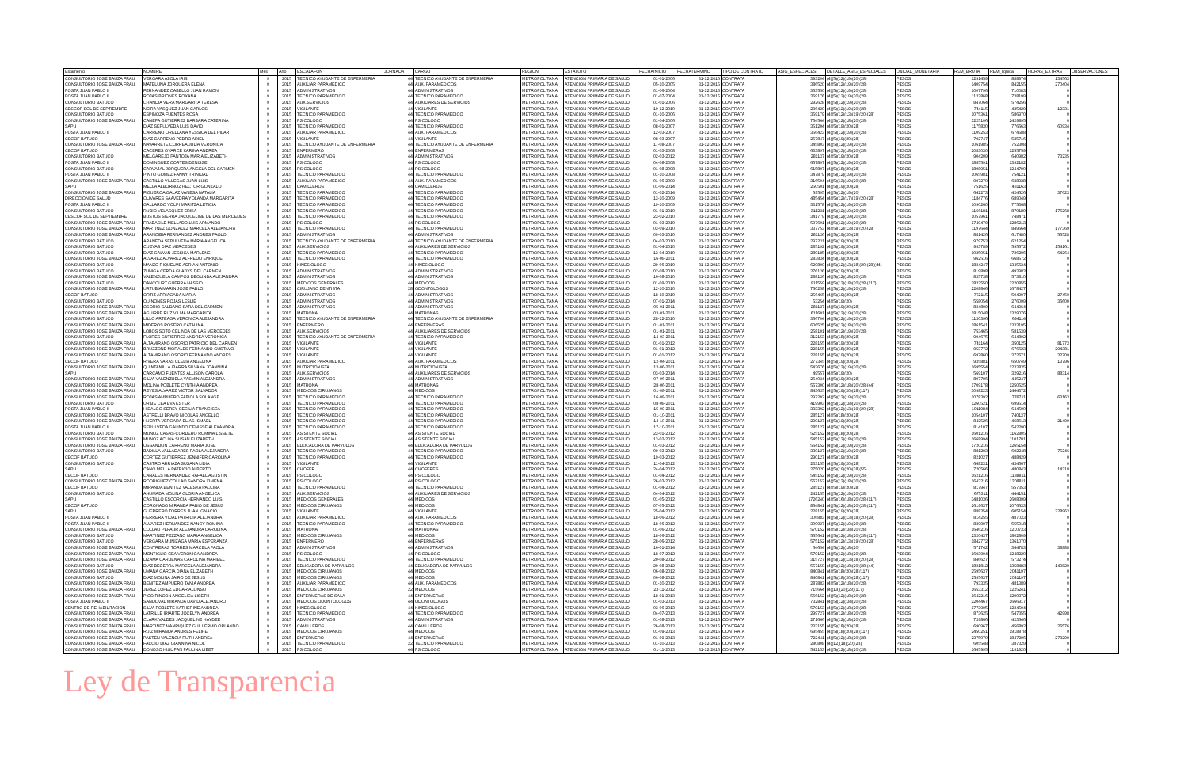| Estamento | NOMBRE | Mes | Año | ESCALAFON | JORNADA | CARGO | REGION | ESTATUTO | FECHAINICIO | FECHATERMINO | TIPO DE CONTRATO | ASIG_ESPECIALES | DETALLE_ASIG_ESPECIALES | UNIDAD_MONETARIA | REM_BRUTA | REM_liquida | HORAS_EXTRAS | OBSERVACIONES |
| --- | --- | --- | --- | --- | --- | --- | --- | --- | --- | --- | --- | --- | --- | --- | --- | --- | --- | --- |
| CONSULTORIO JOSE BAUZA FRAU | VERGARA AZOLA IRIS | 9 | 2015 | TECNICO AYUDANTE DE ENFERMERIA | 44 | TECNICO AYUDANTE DE ENFERMERIA | METROPOLITANA | ATENCION PRIMARIA DE SALUD | 01-01-2006 | 31-12-2015 | CONTRATA | 393204 | (4)(5)(12)(19)(20)(28) | PESOS | 1291459 | 888974 | 134563 | |
| CONSULTORIO JOSE BAUZA FRAU | MATELUNA JORQUERA ELENA | 9 | 2015 | AUXILIAR PARAMEDICO | 44 | AUX. PARAMEDICOS | METROPOLITANA | ATENCION PRIMARIA DE SALUD | 05-10-2005 | 31-12-2015 | CONTRATA | 386520 | (4)(5)(12)(19)(20)(28) | PESOS | 1409754 | 842155 | 270404 | |
| POSTA JUAN PABLO II | FERNANDEZ CABELLO JUAN RAMON | 9 | 2015 | ADMINISTRATIVOS | 44 | ADMINISTRATIVOS | METROPOLITANA | ATENCION PRIMARIA DE SALUD | 01-06-2004 | 31-12-2015 | CONTRATA | 363550 | (4)(5)(12)(19)(20)(28) | PESOS | 1007796 | 710083 | 0 | |
| POSTA JUAN PABLO II | ROJAS BRIONES ROXANA | 9 | 2015 | TECNICO PARAMEDICO | 44 | TECNICO PARAMEDICO | METROPOLITANA | ATENCION PRIMARIA DE SALUD | 01-07-2004 | 31-12-2015 | CONTRATA | 369176 | (4)(5)(12)(19)(20)(28) | PESOS | 1132868 | 738199 | 0 | |
| CONSULTORIO BATUCO | CHANDIA VERA MARGARITA TERESA | 9 | 2015 | AUX.SERVICIOS | 44 | AUXILIARES DE SERVICIOS | METROPOLITANA | ATENCION PRIMARIA DE SALUD | 01-01-2006 | 31-12-2015 | CONTRATA | 292628 | (4)(5)(12)(19)(20)(28) | PESOS | 847064 | 574256 | 0 | |
| CESCOF SOL DE SEPTIEMBRE | NEIRA VASQUEZ JUAN CARLOS | 9 | 2015 | VIGILANTE | 44 | VIGILANTE | METROPOLITANA | ATENCION PRIMARIA DE SALUD | 10-12-2010 | 31-12-2015 | CONTRATA | 236420 | (4)(5)(12)(19)(20)(28) | PESOS | 744115 | 435429 | 12331 | |
| CONSULTORIO BATUCO | ESPINOZA FUENTES ROSA | 9 | 2015 | TECNICO PARAMEDICO | 44 | TECNICO PARAMEDICO | METROPOLITANA | ATENCION PRIMARIA DE SALUD | 01-10-2006 | 31-12-2015 | CONTRATA | 359179 | (4)(5)(12)(13)(19)(20)(28) | PESOS | 1075361 | 586970 | 0 | |
| CONSULTORIO JOSE BAUZA FRAU | CANEPA GUTIERREZ BARBARA CATERINA | 9 | 2015 | PSICOLOGO | 44 | PSICOLOGO | METROPOLITANA | ATENCION PRIMARIA DE SALUD | 01-04-2006 | 31-12-2015 | CONTRATA | 754564 | (4)(5)(12)(18)(20)(28) | PESOS | 3225106 | 2429895 | 0 | |
| SAPU | DIAZ SEPULVEDA LUIS DAVID | 9 | 2015 | TECNICO PARAMEDICO | 44 | TECNICO PARAMEDICO | METROPOLITANA | ATENCION PRIMARIA DE SALUD | 08-01-2007 | 31-12-2015 | CONTRATA | 351204 | (4)(5)(19)(20)(28) | PESOS | 1175830 | 776663 | 60934 | |
| POSTA JUAN PABLO II | CARRENO ORELLANA YESSICA DEL PILAR | 9 | 2015 | AUXILIAR PARAMEDICO | 44 | AUX. PARAMEDICOS | METROPOLITANA | ATENCION PRIMARIA DE SALUD | 12-03-2007 | 31-12-2015 | CONTRATA | 356423 | (4)(5)(12)(19)(20)(28) | PESOS | 1109253 | 674588 | 0 | |
| CECOF BATUCO | DIAZ CARRENO PEDRO ARIEL | 9 | 2015 | VIGILANTE | 44 | VIGILANTE | METROPOLITANA | ATENCION PRIMARIA DE SALUD | 08-03-2007 | 31-12-2015 | CONTRATA | 267847 | (4)(5)(19)(20)(28) | PESOS | 792747 | 535716 | 0 | |
| CONSULTORIO JOSE BAUZA FRAU | NAVARRETE CORREA JULIA VERONICA | 9 | 2015 | TECNICO AYUDANTE DE ENFERMERIA | 44 | TECNICO AYUDANTE DE ENFERMERIA | METROPOLITANA | ATENCION PRIMARIA DE SALUD | 17-08-2007 | 31-12-2015 | CONTRATA | 345803 | (4)(5)(12)(19)(20)(28) | PESOS | 1061985 | 752308 | 0 | |
| CECOF BATUCO | CACERES OYARCE KARINA ANDREA | 9 | 2015 | ENFERMERO | 44 | ENFERMERAS | METROPOLITANA | ATENCION PRIMARIA DE SALUD | 01-03-2008 | 31-12-2015 | CONTRATA | 633897 | (4)(5)(13)(18)(20)(28) | PESOS | 2083030 | 1255759 | 0 | |
| CONSULTORIO BATUCO | MELGAREJO PANTOJA MARIA ELIZABETH | 9 | 2015 | ADMINISTRATIVOS | 44 | ADMINISTRATIVOS | METROPOLITANA | ATENCION PRIMARIA DE SALUD | 02-03-2012 | 31-12-2015 | CONTRATA | 281137 | (4)(5)(19)(20)(28) | PESOS | 904209 | 640982 | 73235 | |
| POSTA JUAN PABLO II | DOMINGUEZ CORTES DENISSE | 9 | 2015 | PSICOLOGO | 44 | PSICOLOGO | METROPOLITANA | ATENCION PRIMARIA DE SALUD | 04-08-2008 | 31-12-2015 | CONTRATA | 657897 | (4)(5)(12)(19)(20)(28) | PESOS | 1885591 | 1392182 | 0 | |
| CONSULTORIO BATUCO | CARVAJAL JORQUERA ANGELA DEL CARMEN | 9 | 2015 | PSICOLOGO | 44 | PSICOLOGO | METROPOLITANA | ATENCION PRIMARIA DE SALUD | 01-08-2008 | 31-12-2015 | CONTRATA | 615897 | (4)(5)(18)(20)(28) | PESOS | 1898951 | 1244700 | 0 | |
| POSTA JUAN PABLO II | PINTO GOMEZ FANNY TRINIDAD | 9 | 2015 | TECNICO PARAMEDICO | 44 | TECNICO PARAMEDICO | METROPOLITANA | ATENCION PRIMARIA DE SALUD | 01-10-2008 | 31-12-2015 | CONTRATA | 347879 | (4)(5)(12)(19)(20)(28) | PESOS | 1065981 | 754121 | 0 | |
| CONSULTORIO JOSE BAUZA FRAU | CASTILLO VILLEGAS JUAN LUIS | 9 | 2015 | AUXILIAR PARAMEDICO | 44 | AUX. PARAMEDICOS | METROPOLITANA | ATENCION PRIMARIA DE SALUD | 01-06-2009 | 31-12-2015 | CONTRATA | 316504 | (4)(5)(13)(19)(20)(28) | PESOS | 997270 | 638938 | 0 | |
| SAPU | MELLA ALBORNOZ HECTOR GONZALO | 9 | 2015 | CAMILLEROS | 44 | CAMILLEROS | METROPOLITANA | ATENCION PRIMARIA DE SALUD | 01-06-2014 | 31-12-2015 | CONTRATA | 250501 | (4)(5)(19)(20)(28) | PESOS | 751625 | 431163 | 0 | |
| CONSULTORIO JOSE BAUZA FRAU | FIGUEROA GALAZ VANESA NATALIA | 9 | 2015 | TECNICO PARAMEDICO | 44 | TECNICO PARAMEDICO | METROPOLITANA | ATENCION PRIMARIA DE SALUD | 01-02-2014 | 31-12-2015 | CONTRATA | 69595 | (4)(5)(12)(19)(20) | PESOS | 642273 | 424526 | 37623 | |
| DIRECCION DE SALUD | OLIVARES SAAVEDRA YOLANDA MARGARITA | 9 | 2015 | TECNICO PARAMEDICO | 44 | TECNICO PARAMEDICO | METROPOLITANA | ATENCION PRIMARIA DE SALUD | 13-10-2009 | 31-12-2015 | CONTRATA | 485454 | (4)(5)(12)(17)(19)(20)(28) | PESOS | 1184776 | 689049 | 0 | |
| POSTA JUAN PABLO II | GALLARDO VOLPI MARITZA LETICIA | 9 | 2015 | TECNICO PARAMEDICO | 44 | TECNICO PARAMEDICO | METROPOLITANA | ATENCION PRIMARIA DE SALUD | 19-10-2009 | 31-12-2015 | CONTRATA | 331578 | (4)(5)(12)(19)(20)(28) | PESOS | 1090260 | 775368 | 0 | |
| CONSULTORIO BATUCO | RUBIO VELASQUEZ ERIKA | 9 | 2015 | TECNICO PARAMEDICO | 44 | TECNICO PARAMEDICO | METROPOLITANA | ATENCION PRIMARIA DE SALUD | 01-01-2010 | 31-12-2015 | CONTRATA | 311231 | (4)(5)(12)(19)(20)(28) | PESOS | 1166181 | 870180 | 176268 | |
| CESCOF SOL DE SEPTIEMBRE | BUSTOS SIERRA JACQUELINE DE LAS MERCEDES | 9 | 2015 | TECNICO PARAMEDICO | 44 | TECNICO PARAMEDICO | METROPOLITANA | ATENCION PRIMARIA DE SALUD | 23-02-2010 | 31-12-2015 | CONTRATA | 341779 | (4)(5)(12)(19)(20)(28) | PESOS | 1057961 | 748471 | 0 | |
| CONSULTORIO JOSE BAUZA FRAU | FRABASILE MELLADO LUIS ARMANDO | 9 | 2015 | PSICOLOGO | 44 | PSICOLOGO | METROPOLITANA | ATENCION PRIMARIA DE SALUD | 01-03-2010 | 31-12-2015 | CONTRATA | 597601 | (4)(5)(12)(19)(20)(28) | PESOS | 1749479 | 1286213 | 0 | |
| CONSULTORIO JOSE BAUZA FRAU | MARTINEZ GONZALEZ MARCELA ALEJANDRA | 9 | 2015 | TECNICO PARAMEDICO | 44 | TECNICO PARAMEDICO | METROPOLITANA | ATENCION PRIMARIA DE SALUD | 03-09-2010 | 31-12-2015 | CONTRATA | 337753 | (4)(5)(12)(13)(19)(20)(28) | PESOS | 1197644 | 849664 | 177369 | |
| CONSULTORIO JOSE BAUZA FRAU | ARANCIBIA FERNANDEZ ANDRES PAOLO | 9 | 2015 | ADMINISTRATIVOS | 44 | ADMINISTRATIVOS | METROPOLITANA | ATENCION PRIMARIA DE SALUD | 09-03-2010 | 31-12-2015 | CONTRATA | 281136 | (4)(5)(19)(20)(28) | PESOS | 881426 | 617480 | 56528 | |
| CONSULTORIO BATUCO | ARANEDA SEPULVEDA MARIA ANGELICA | 9 | 2015 | TECNICO AYUDANTE DE ENFERMERIA | 44 | TECNICO AYUDANTE DE ENFERMERIA | METROPOLITANA | ATENCION PRIMARIA DE SALUD | 04-03-2010 | 31-12-2015 | CONTRATA | 297231 | (4)(5)(19)(20)(28) | PESOS | 979753 | 621254 | 0 | |
| CONSULTORIO BATUCO | CUEVAS DIAZ MERCEDES | 9 | 2015 | AUX.SERVICIOS | 44 | AUXILIARES DE SERVICIOS | METROPOLITANA | ATENCION PRIMARIA DE SALUD | 01-04-2010 | 31-12-2015 | CONTRATA | 285192 | (4)(5)(19)(20)(28) | PESOS | 993789 | 595572 | 154161 | |
| CONSULTORIO BATUCO | DIAZ GALVAN JESSICA MARLENE | 9 | 2015 | TECNICO PARAMEDICO | 44 | TECNICO PARAMEDICO | METROPOLITANA | ATENCION PRIMARIA DE SALUD | 13-04-2010 | 31-12-2015 | CONTRATA | 280185 | (4)(5)(19)(20)(28) | PESOS | 1025051 | 726206 | 64264 | |
| CONSULTORIO JOSE BAUZA FRAU | ALVAREZ ALVAREZ ALFREDO ENRIQUE | 9 | 2015 | TECNICO PARAMEDICO | 44 | TECNICO PARAMEDICO | METROPOLITANA | ATENCION PRIMARIA DE SALUD | 16-08-2011 | 31-12-2015 | CONTRATA | 283834 | (4)(5)(19)(20)(28) | PESOS | 962516 | 668572 | 0 | |
| CONSULTORIO BATUCO | MANZO RIQUELME ADRIAN ANTONIO | 9 | 2015 | KINESIOLOGO | 44 | KINESIOLOGO | METROPOLITANA | ATENCION PRIMARIA DE SALUD | 29-06-2010 | 31-12-2015 | CONTRATA | 620800 | (4)(5)(12)(13)(18)(20)(28)(44) | PESOS | 1824247 | 1345634 | 0 | |
| CONSULTORIO BATUCO | ZUNIGA CERDA GLADYS DEL CARMEN | 9 | 2015 | ADMINISTRATIVOS | 44 | ADMINISTRATIVOS | METROPOLITANA | ATENCION PRIMARIA DE SALUD | 02-08-2010 | 31-12-2015 | CONTRATA | 276136 | (4)(5)(19)(20)(28) | PESOS | 819898 | 493983 | 0 | |
| CONSULTORIO JOSE BAUZA FRAU | VALENZUELA CAMPOS DEOLINDA ALEJANDRA | 9 | 2015 | ADMINISTRATIVOS | 44 | ADMINISTRATIVOS | METROPOLITANA | ATENCION PRIMARIA DE SALUD | 16-08-2010 | 31-12-2015 | CONTRATA | 288136 | (4)(5)(12)(18)(20)(28) | PESOS | 835738 | 573810 | 0 | |
| CONSULTORIO BATUCO | DANCOURT GUERRA HASSID | 9 | 2015 | MEDICOS GENERALES | 44 | MEDICOS | METROPOLITANA | ATENCION PRIMARIA DE SALUD | 01-09-2010 | 31-12-2015 | CONTRATA | 911559 | (4)(5)(12)(18)(20)(28)(117) | PESOS | 2832550 | 2220855 | 0 | |
| CONSULTORIO JOSE BAUZA FRAU | URTUBIA MARIN JOSE PABLO | 9 | 2015 | CIRUJANO DENTISTA | 28 | ODONTOLOGOS | METROPOLITANA | ATENCION PRIMARIA DE SALUD | 12-10-2010 | 31-12-2015 | CONTRATA | 760258 | (4)(5)(12)(19)(20)(28) | PESOS | 2208846 | 1678427 | 0 | |
| CECOF BATUCO | ORTIZ ARRIAGADA MARIA | 9 | 2015 | ADMINISTRATIVOS | 44 | ADMINISTRATIVOS | METROPOLITANA | ATENCION PRIMARIA DE SALUD | 18-10-2010 | 31-12-2015 | CONTRATA | 256465 | (4)(5)(19)(20)(28) | PESOS | 752115 | 504907 | 27450 | |
| CONSULTORIO BATUCO | QUINONES ROJAS LESLIE | 9 | 2015 | ADMINISTRATIVOS | 44 | ADMINISTRATIVOS | METROPOLITANA | ATENCION PRIMARIA DE SALUD | 07-01-2014 | 31-12-2015 | CONTRATA | 53254 | (4)(5)(19)(20) | PESOS | 558054 | 276099 | 36600 | |
| CONSULTORIO JOSE BAUZA FRAU | OSORIO SALDANO SARA DEL CARMEN | 9 | 2015 | ADMINISTRATIVOS | 44 | ADMINISTRATIVOS | METROPOLITANA | ATENCION PRIMARIA DE SALUD | 05-01-2011 | 31-12-2015 | CONTRATA | 281137 | (4)(5)(19)(20)(28) | PESOS | 824899 | 644964 | 0 | |
| CONSULTORIO JOSE BAUZA FRAU | AGUIRRE RUZ VILMA MARGARITA | 9 | 2015 | MATRONA | 44 | MATRONAS | METROPOLITANA | ATENCION PRIMARIA DE SALUD | 03-01-2011 | 31-12-2015 | CONTRATA | 611601 | (4)(5)(12)(19)(20)(28) | PESOS | 1815048 | 1329076 | 0 | |
| CONSULTORIO BATUCO | LILLO ARTEAGA VERONICA ALEJANDRA | 9 | 2015 | TECNICO AYUDANTE DE ENFERMERIA | 44 | TECNICO AYUDANTE DE ENFERMERIA | METROPOLITANA | ATENCION PRIMARIA DE SALUD | 28-12-2010 | 31-12-2015 | CONTRATA | 366704 | (4)(5)(12)(19)(20)(28) | PESOS | 1130396 | 694114 | 0 | |
| CONSULTORIO JOSE BAUZA FRAU | MIDEROS ROSERO CATALINA | 9 | 2015 | ENFERMERO | 44 | ENFERMERAS | METROPOLITANA | ATENCION PRIMARIA DE SALUD | 01-01-2011 | 31-12-2015 | CONTRATA | 606525 | (4)(5)(12)(18)(20)(28) | PESOS | 1861541 | 1333195 | 0 | |
| CONSULTORIO JOSE BAUZA FRAU | LOBOS SOTO CELINDA DE LAS MERCEDES | 9 | 2015 | AUX.SERVICIOS | 44 | AUXILIARES DE SERVICIOS | METROPOLITANA | ATENCION PRIMARIA DE SALUD | 01-01-2011 | 31-12-2015 | CONTRATA | 258101 | (4)(5)(12)(19)(20)(28) | PESOS | 753465 | 581539 | 0 | |
| CONSULTORIO BATUCO | FLORES GUTIERREZ ANDREA VERONICA | 9 | 2015 | TECNICO AYUDANTE DE ENFERMERIA | 44 | TECNICO PARAMEDICO | METROPOLITANA | ATENCION PRIMARIA DE SALUD | 14-03-2011 | 31-12-2015 | CONTRATA | 312153 | (4)(5)(18)(20)(28) | PESOS | 994675 | 644892 | 0 | |
| CONSULTORIO JOSE BAUZA FRAU | ALTAMIRANO OSORIO PATRICIO DEL CARMEN | 9 | 2015 | VIGILANTE | 44 | VIGILANTE | METROPOLITANA | ATENCION PRIMARIA DE SALUD | 01-01-2012 | 31-12-2015 | CONTRATA | 228155 | (4)(5)(19)(20)(28) | PESOS | 741164 | 350125 | 81773 | |
| CONSULTORIO JOSE BAUZA FRAU | BRUZZONE MORALES FERNANDO GUSTAVO | 9 | 2015 | VIGILANTE | 44 | VIGILANTE | METROPOLITANA | ATENCION PRIMARIA DE SALUD | 01-01-2012 | 31-12-2015 | CONTRATA | 228155 | (4)(5)(18)(20)(28) | PESOS | 953772 | 676623 | 294381 | |
| CONSULTORIO JOSE BAUZA FRAU | ALTAMIRANO OSORIO FERNANDO ANDRES | 9 | 2015 | VIGILANTE | 44 | VIGILANTE | METROPOLITANA | ATENCION PRIMARIA DE SALUD | 01-01-2012 | 31-12-2015 | CONTRATA | 228155 | (4)(5)(19)(20)(28) | PESOS | 697860 | 372671 | 32709 | |
| CECOF BATUCO | RIVERA VARAS CLELIA ANGELINA | 9 | 2015 | AUXILIAR PARAMEDICO | 44 | AUX. PARAMEDICOS | METROPOLITANA | ATENCION PRIMARIA DE SALUD | 12-04-2011 | 31-12-2015 | CONTRATA | 277345 | (4)(5)(19)(20)(28) | PESOS | 935881 | 650749 | 13796 | |
| CONSULTORIO JOSE BAUZA FRAU | QUINTANILLA IBARRA SILVANA JOANNINA | 9 | 2015 | NUTRICIONISTA | 44 | NUTRICIONISTA | METROPOLITANA | ATENCION PRIMARIA DE SALUD | 13-06-2011 | 31-12-2015 | CONTRATA | 543676 | (4)(5)(12)(19)(20)(28) | PESOS | 1695554 | 1233835 | 0 | |
| SAPU | CARCAMO FUENTES ALLISON CAROLA | 9 | 2015 | AUX.SERVICIOS | 44 | AUXILIARES DE SERVICIOS | METROPOLITANA | ATENCION PRIMARIA DE SALUD | 03-03-2014 | 31-12-2015 | CONTRATA | 49557 | (4)(5)(19)(20) | PESOS | 569107 | 329216 | 88314 | |
| CONSULTORIO JOSE BAUZA FRAU | SILVA VALENZUELA YASMIN ALEJANDRA | 9 | 2015 | ADMINISTRATIVOS | 44 | ADMINISTRATIVOS | METROPOLITANA | ATENCION PRIMARIA DE SALUD | 07-06-2011 | 31-12-2015 | CONTRATA | 264034 | (4)(5)(19)(20)(28) | PESOS | 807796 | 445247 | 0 | |
| CONSULTORIO JOSE BAUZA FRAU | MOLINA POBLETE CYNTHIA ANDREA | 9 | 2015 | MATRONA | 44 | MATRONAS | METROPOLITANA | ATENCION PRIMARIA DE SALUD | 28-06-2011 | 31-12-2015 | CONTRATA | 557300 | (4)(5)(12)(18)(20)(28)(44) | PESOS | 1709178 | 1250525 | 0 | |
| CONSULTORIO JOSE BAUZA FRAU | REYES ALVAREZ VICTOR SALVADOR | 9 | 2015 | MEDICOS CIRUJANOS | 44 | MEDICOS | METROPOLITANA | ATENCION PRIMARIA DE SALUD | 01-08-2011 | 31-12-2015 | CONTRATA | 843635 | (4)(5)(19)(20)(28)(117) | PESOS | 3098223 | 2464372 | 0 | |
| CONSULTORIO JOSE BAUZA FRAU | ROJAS AMPUERO FABIOLA SOLANGE | 9 | 2015 | TECNICO PARAMEDICO | 44 | TECNICO PARAMEDICO | METROPOLITANA | ATENCION PRIMARIA DE SALUD | 16-08-2011 | 31-12-2015 | CONTRATA | 297202 | (4)(5)(12)(19)(20)(28) | PESOS | 1078392 | 776711 | 63163 | |
| CONSULTORIO BATUCO | URIBE CEA EVA ESTER | 9 | 2015 | TECNICO PARAMEDICO | 44 | TECNICO PARAMEDICO | METROPOLITANA | ATENCION PRIMARIA DE SALUD | 08-08-2011 | 31-12-2015 | CONTRATA | 419903 | (4)(5)(12)(18)(20)(28) | PESOS | 1260521 | 699514 | 0 | |
| POSTA JUAN PABLO II | HIDALGO SEREY CECILIA FRANCISCA | 9 | 2015 | TECNICO PARAMEDICO | 44 | TECNICO PARAMEDICO | METROPOLITANA | ATENCION PRIMARIA DE SALUD | 15-09-2011 | 31-12-2015 | CONTRATA | 333302 | (4)(5)(12)(13)(19)(20)(28) | PESOS | 1011984 | 644590 | 0 | |
| CONSULTORIO JOSE BAUZA FRAU | ASTRELLI BRAVO NICOLAS ANGELLO | 9 | 2015 | TECNICO PARAMEDICO | 44 | TECNICO PARAMEDICO | METROPOLITANA | ATENCION PRIMARIA DE SALUD | 01-10-2011 | 31-12-2015 | CONTRATA | 285127 | (4)(5)(18)(20)(28) | PESOS | 1054107 | 740137 | 0 | |
| CONSULTORIO JOSE BAUZA FRAU | HUERTA VERGARA ELIAS ISMAEL | 9 | 2015 | TECNICO PARAMEDICO | 44 | TECNICO PARAMEDICO | METROPOLITANA | ATENCION PRIMARIA DE SALUD | 14-10-2011 | 31-12-2015 | CONTRATA | 290127 | (4)(5)(19)(20)(28) | PESOS | 842526 | 468613 | 21499 | |
| POSTA JUAN PABLO II | SEPULVEDA GALINDO DENISSE ALEXANDRA | 9 | 2015 | TECNICO PARAMEDICO | 44 | TECNICO PARAMEDICO | METROPOLITANA | ATENCION PRIMARIA DE SALUD | 17-10-2011 | 31-12-2015 | CONTRATA | 285127 | (4)(5)(19)(20)(28) | PESOS | 814107 | 542290 | 0 | |
| CONSULTORIO BATUCO | MUNOZ CASAS-CORDERO ROMINA LISSETE | 9 | 2015 | ASISTENTE SOCIAL | 44 | ASISTENTE SOCIAL | METROPOLITANA | ATENCION PRIMARIA DE SALUD | 23-01-2012 | 31-12-2015 | CONTRATA | 525152 | (4)(5)(18)(20)(28) | PESOS | 1601216 | 1162805 | 0 | |
| CONSULTORIO JOSE BAUZA FRAU | MUNOZ ACUNA SUSAN ELIZABETH | 9 | 2015 | ASISTENTE SOCIAL | 44 | ASISTENTE SOCIAL | METROPOLITANA | ATENCION PRIMARIA DE SALUD | 13-02-2012 | 31-12-2015 | CONTRATA | 545152 | (4)(5)(12)(18)(20)(28) | PESOS | 1668994 | 1101701 | 0 | |
| CONSULTORIO JOSE BAUZA FRAU | OSSANDON CARRENO MARIA JOSE | 9 | 2015 | EDUCADORA DE PARVULOS | 44 | EDUCADORA DE PARVULOS | METROPOLITANA | ATENCION PRIMARIA DE SALUD | 01-03-2012 | 31-12-2015 | CONTRATA | 564152 | (4)(5)(12)(19)(20)(28) | PESOS | 1720216 | 1265154 | 0 | |
| CONSULTORIO BATUCO | BADILLA VALLADARES PAOLA ALEJANDRA | 9 | 2015 | TECNICO PARAMEDICO | 44 | TECNICO PARAMEDICO | METROPOLITANA | ATENCION PRIMARIA DE SALUD | 09-03-2012 | 31-12-2015 | CONTRATA | 330127 | (4)(5)(12)(19)(20)(28) | PESOS | 881293 | 692248 | 75246 | |
| CECOF BATUCO | CORTEZ GUTIERREZ JENNIFER CAROLINA | 9 | 2015 | TECNICO PARAMEDICO | 44 | TECNICO PARAMEDICO | METROPOLITANA | ATENCION PRIMARIA DE SALUD | 19-03-2012 | 31-12-2015 | CONTRATA | 290127 | (4)(5)(19)(20)(28) | PESOS | 821027 | 488429 | 0 | |
| CONSULTORIO BATUCO | CASTRO ARRIAZA SUSANA LIDIA | 9 | 2015 | VIGILANTE | 44 | VIGILANTE | METROPOLITANA | ATENCION PRIMARIA DE SALUD | 11-04-2012 | 31-12-2015 | CONTRATA | 233155 | (4)(5)(19)(20)(28) | PESOS | 668231 | 434567 | 0 | |
| SAPU | CANO MELLA PATRICIO ALBERTO | 9 | 2015 | CHOFER | 44 | CHOFERES | METROPOLITANA | ATENCION PRIMARIA DE SALUD | 24-04-2012 | 31-12-2015 | CONTRATA | 275020 | (4)(5)(19)(20)(28)(55) | PESOS | 720566 | 480843 | 14310 | |
| CECOF BATUCO | CANALES HERNANDEZ RAFAEL AGUSTIN | 9 | 2015 | PSICOLOGO | 44 | PSICOLOGO | METROPOLITANA | ATENCION PRIMARIA DE SALUD | 01-04-2012 | 31-12-2015 | CONTRATA | 545152 | (4)(5)(12)(19)(20)(28) | PESOS | 1621216 | 1188811 | 0 | |
| CONSULTORIO JOSE BAUZA FRAU | RODRIGUEZ COLLAO SANDRA XIMENA | 9 | 2015 | PSICOLOGO | 44 | PSICOLOGO | METROPOLITANA | ATENCION PRIMARIA DE SALUD | 26-03-2012 | 31-12-2015 | CONTRATA | 567152 | (4)(5)(12)(18)(20)(28) | PESOS | 1643216 | 1208811 | 0 | |
| CECOF BATUCO | MIRANDA BENITEZ VALESKA PAULINA | 9 | 2015 | TECNICO PARAMEDICO | 44 | TECNICO PARAMEDICO | METROPOLITANA | ATENCION PRIMARIA DE SALUD | 01-04-2012 | 31-12-2015 | CONTRATA | 285127 | (4)(5)(19)(20)(28) | PESOS | 817947 | 557353 | 0 | |
| CONSULTORIO BATUCO | AHUMADA MOLINA GLORIA ANGELICA | 9 | 2015 | AUX.SERVICIOS | 44 | AUXILIARES DE SERVICIOS | METROPOLITANA | ATENCION PRIMARIA DE SALUD | 04-04-2012 | 31-12-2015 | CONTRATA | 242155 | (4)(5)(12)(19)(20)(28) | PESOS | 675311 | 444151 | 0 | |
| SAPU | CASTILLO ESCORCIA HERNANDO LUIS | 9 | 2015 | MEDICOS GENERALES | 44 | MEDICOS | METROPOLITANA | ATENCION PRIMARIA DE SALUD | 01-05-2012 | 31-12-2015 | CONTRATA | 1726240 | (4)(5)(16)(18)(20)(28)(117) | PESOS | 3481036 | 2608399 | 0 | |
| CECOF BATUCO | CORONADO MIRANDA FABIO DE JESUS | 9 | 2015 | MEDICOS CIRUJANOS | 44 | MEDICOS | METROPOLITANA | ATENCION PRIMARIA DE SALUD | 07-05-2012 | 31-12-2015 | CONTRATA | 864841 | (4)(5)(12)(18)(20)(28)(117) | PESOS | 2619637 | 2076633 | 0 | |
| SAPU | GUERRERO TORRES JUAN IGNACIO | 9 | 2015 | VIGILANTE | 44 | VIGILANTE | METROPOLITANA | ATENCION PRIMARIA DE SALUD | 25-04-2012 | 31-12-2015 | CONTRATA | 228155 | (4)(5)(19)(20)(28) | PESOS | 888354 | 605154 | 228963 | |
| POSTA JUAN PABLO II | HERRERA VIDAL PATRICIA ALEJANDRA | 9 | 2015 | AUXILIAR PARAMEDICO | 44 | AUX. PARAMEDICOS | METROPOLITANA | ATENCION PRIMARIA DE SALUD | 18-06-2012 | 31-12-2015 | CONTRATA | 306883 | (4)(5)(12)(13)(18)(20)(28) | PESOS | 814255 | 487033 | 0 | |
| POSTA JUAN PABLO II | ALVAREZ HERNANDEZ NANCY ROMINA | 9 | 2015 | TECNICO PARAMEDICO | 44 | TECNICO PARAMEDICO | METROPOLITANA | ATENCION PRIMARIA DE SALUD | 18-06-2012 | 31-12-2015 | CONTRATA | 300927 | (4)(5)(12)(19)(20)(28) | PESOS | 829907 | 555018 | 0 | |
| CONSULTORIO JOSE BAUZA FRAU | COLLAO PEFAUR ALEJANDRA CAROLINA | 9 | 2015 | MATRONA | 44 | MATRONAS | METROPOLITANA | ATENCION PRIMARIA DE SALUD | 01-06-2012 | 31-12-2015 | CONTRATA | 570152 | (4)(5)(12)(18)(20)(28) | PESOS | 1646216 | 1210733 | 0 | |
| CONSULTORIO BATUCO | MARTINEZ PEZZANO MARIA ANGELICA | 9 | 2015 | MEDICOS CIRUJANOS | 44 | MEDICOS | METROPOLITANA | ATENCION PRIMARIA DE SALUD | 18-06-2012 | 31-12-2015 | CONTRATA | 565641 | (4)(5)(12)(18)(20)(28)(117) | PESOS | 2320437 | 1802809 | 0 | |
| CONSULTORIO BATUCO | VERGARA MUNIZAGA MARIA ESPERANZA | 9 | 2015 | ENFERMERO | 44 | ENFERMERAS | METROPOLITANA | ATENCION PRIMARIA DE SALUD | 28-06-2012 | 31-12-2015 | CONTRATA | 575152 | (4)(5)(12)(13)(19)(20)(28) | PESOS | 1842772 | 1361070 | 0 | |
| CONSULTORIO JOSE BAUZA FRAU | CONTRERAS TORRES MARCELA PAOLA | 9 | 2015 | ADMINISTRATIVOS | 44 | ADMINISTRATIVOS | METROPOLITANA | ATENCION PRIMARIA DE SALUD | 16-01-2014 | 31-12-2015 | CONTRATA | 64654 | (4)(5)(12)(18)(20) | PESOS | 571742 | 364783 | 38888 | |
| CONSULTORIO JOSE BAUZA FRAU | MONTIGLIO CEA VERONICA ANDREA | 9 | 2015 | PSICOLOGO | 44 | PSICOLOGO | METROPOLITANA | ATENCION PRIMARIA DE SALUD | 18-07-2012 | 31-12-2015 | CONTRATA | 570152 | (4)(5)(12)(18)(20)(28) | PESOS | 1693994 | 1248220 | 0 | |
| CONSULTORIO JOSE BAUZA FRAU | LIZAMA CARDENAS CAROLINA MARIBEL | 9 | 2015 | TECNICO PARAMEDICO | 44 | TECNICO PARAMEDICO | METROPOLITANA | ATENCION PRIMARIA DE SALUD | 20-08-2012 | 31-12-2015 | CONTRATA | 315727 | (4)(5)(12)(13)(18)(20)(28) | PESOS | 846627 | 573274 | 0 | |
| CONSULTORIO BATUCO | DIAZ BECERRA MARCELA ALEJANDRA | 9 | 2015 | EDUCADORA DE PARVULOS | 44 | EDUCADORA DE PARVULOS | METROPOLITANA | ATENCION PRIMARIA DE SALUD | 20-08-2012 | 31-12-2015 | CONTRATA | 557150 | (4)(5)(12)(18)(20)(28)(44) | PESOS | 1821812 | 1358483 | 140820 | |
| CONSULTORIO JOSE BAUZA FRAU | UMANA GARCIA DIANA ELIZABETH | 9 | 2015 | MEDICOS CIRUJANOS | 44 | MEDICOS | METROPOLITANA | ATENCION PRIMARIA DE SALUD | 06-08-2012 | 31-12-2015 | CONTRATA | 840841 | (4)(5)(18)(20)(28)(117) | PESOS | 2595637 | 2041197 | 0 | |
| CONSULTORIO BATUCO | DIAZ MOLINA JAIRO DE JESUS | 9 | 2015 | MEDICOS CIRUJANOS | 44 | MEDICOS | METROPOLITANA | ATENCION PRIMARIA DE SALUD | 06-08-2012 | 31-12-2015 | CONTRATA | 840841 | (4)(5)(18)(20)(28)(117) | PESOS | 2595637 | 2041197 | 0 | |
| CONSULTORIO JOSE BAUZA FRAU | BENITEZ AMPUERO TANIA ANDREA | 9 | 2015 | AUXILIAR PARAMEDICO | 44 | AUX. PARAMEDICOS | METROPOLITANA | ATENCION PRIMARIA DE SALUD | 01-10-2012 | 31-12-2015 | CONTRATA | 287883 | (4)(5)(12)(18)(20)(28) | PESOS | 793335 | 481389 | 0 | |
| CONSULTORIO JOSE BAUZA FRAU | JEREZ LOPEZ EDGAR ALONSO | 9 | 2015 | MEDICOS CIRUJANOS | 22 | MEDICOS | METROPOLITANA | ATENCION PRIMARIA DE SALUD | 23-11-2012 | 31-12-2015 | CONTRATA | 715664 | (4)(18)(20)(28)(117) | PESOS | 1653312 | 1225241 | 0 | |
| CONSULTORIO JOSE BAUZA FRAU | PICO RINCON ANGELICA LISETH | 9 | 2015 | ENFERMERAS DE SALA | 44 | ENFERMERAS | METROPOLITANA | ATENCION PRIMARIA DE SALUD | 18-01-2013 | 31-12-2015 | CONTRATA | 566152 | (4)(5)(12)(18)(20)(28) | PESOS | 1642216 | 1200372 | 0 | |
| POSTA JUAN PABLO II | SANDOVAL MIRANDA DAVID ALEJANDRO | 9 | 2015 | MEDICOS ODONTOLOGOS | 44 | ODONTOLOGOS | METROPOLITANA | ATENCION PRIMARIA DE SALUD | 01-03-2013 | 31-12-2015 | CONTRATA | 732841 | (4)(5)(12)(18)(20)(28) | PESOS | 2204467 | 1666917 | 0 | |
| CENTRO DE REHABILITACION | SILVA POBLETE KATHERINE ANDREA | 9 | 2015 | KINESIOLOGO | 44 | KINESIOLOGO | METROPOLITANA | ATENCION PRIMARIA DE SALUD | 03-06-2013 | 31-12-2015 | CONTRATA | 570153 | (4)(5)(12)(18)(20)(28) | PESOS | 1773995 | 1224594 | 0 | |
| CONSULTORIO JOSE BAUZA FRAU | LATRILLE IRIARTE JOCELYN ANDREA | 9 | 2015 | TECNICO PARAMEDICO | 44 | TECNICO PARAMEDICO | METROPOLITANA | ATENCION PRIMARIA DE SALUD | 04-07-2013 | 31-12-2015 | CONTRATA | 299727 | (4)(5)(12)(18)(20)(28) | PESOS | 873625 | 547355 | 42998 | |
| CONSULTORIO JOSE BAUZA FRAU | CLARK VALDES JACQUELINE HAYDEE | 9 | 2015 | ADMINISTRATIVOS | 44 | ADMINISTRATIVOS | METROPOLITANA | ATENCION PRIMARIA DE SALUD | 01-08-2013 | 31-12-2015 | CONTRATA | 271666 | (4)(5)(12)(18)(20)(28) | PESOS | 739866 | 423646 | 0 | |
| CONSULTORIO JOSE BAUZA FRAU | MARTINEZ MANRIQUEZ GUILLERMO ORLANDO | 9 | 2015 | CAMILLEROS | 44 | CAMILLEROS | METROPOLITANA | ATENCION PRIMARIA DE SALUD | 26-08-2013 | 31-12-2015 | CONTRATA | 233155 | (4)(5)(18)(20)(28) | PESOS | 690967 | 456892 | 26576 | |
| CONSULTORIO JOSE BAUZA FRAU | RUIZ MIRANDA ANDRES FELIPE | 9 | 2015 | MEDICOS CIRUJANOS | 44 | MEDICOS | METROPOLITANA | ATENCION PRIMARIA DE SALUD | 01-09-2013 | 31-12-2015 | CONTRATA | 695455 | (4)(5)(18)(20)(28)(117) | PESOS | 2450251 | 1918878 | 0 | |
| CONSULTORIO JOSE BAUZA FRAU | PASTEN VALENCIA RUTH ANDREA | 9 | 2015 | ENFERMERO | 44 | ENFERMERAS | METROPOLITANA | ATENCION PRIMARIA DE SALUD | 01-09-2013 | 31-12-2015 | CONTRATA | 722441 | (4)(5)(12)(18)(20)(28) | PESOS | 2375070 | 1847296 | 273299 | |
| CONSULTORIO JOSE BAUZA FRAU | FACCIO DIAZ GIANNINA NICOL | 9 | 2015 | TECNICO PARAMEDICO | 22 | TECNICO PARAMEDICO | METROPOLITANA | ATENCION PRIMARIA DE SALUD | 01-10-2013 | 31-12-2015 | CONTRATA | 280808 | (4)(12)(18)(20)(28) | PESOS | 605548 | 387329 | 0 | |
| CONSULTORIO JOSE BAUZA FRAU | DONOSO HUILIPAN PAULINA LIBET | 9 | 2015 | PSICOLOGO | 44 | PSICOLOGO | METROPOLITANA | ATENCION PRIMARIA DE SALUD | 01-11-2013 | 31-12-2015 | CONTRATA | 542153 | (4)(5)(12)(18)(20)(28) | PESOS | 1665995 | 1191920 | 0 | |
Ley de Transparencia